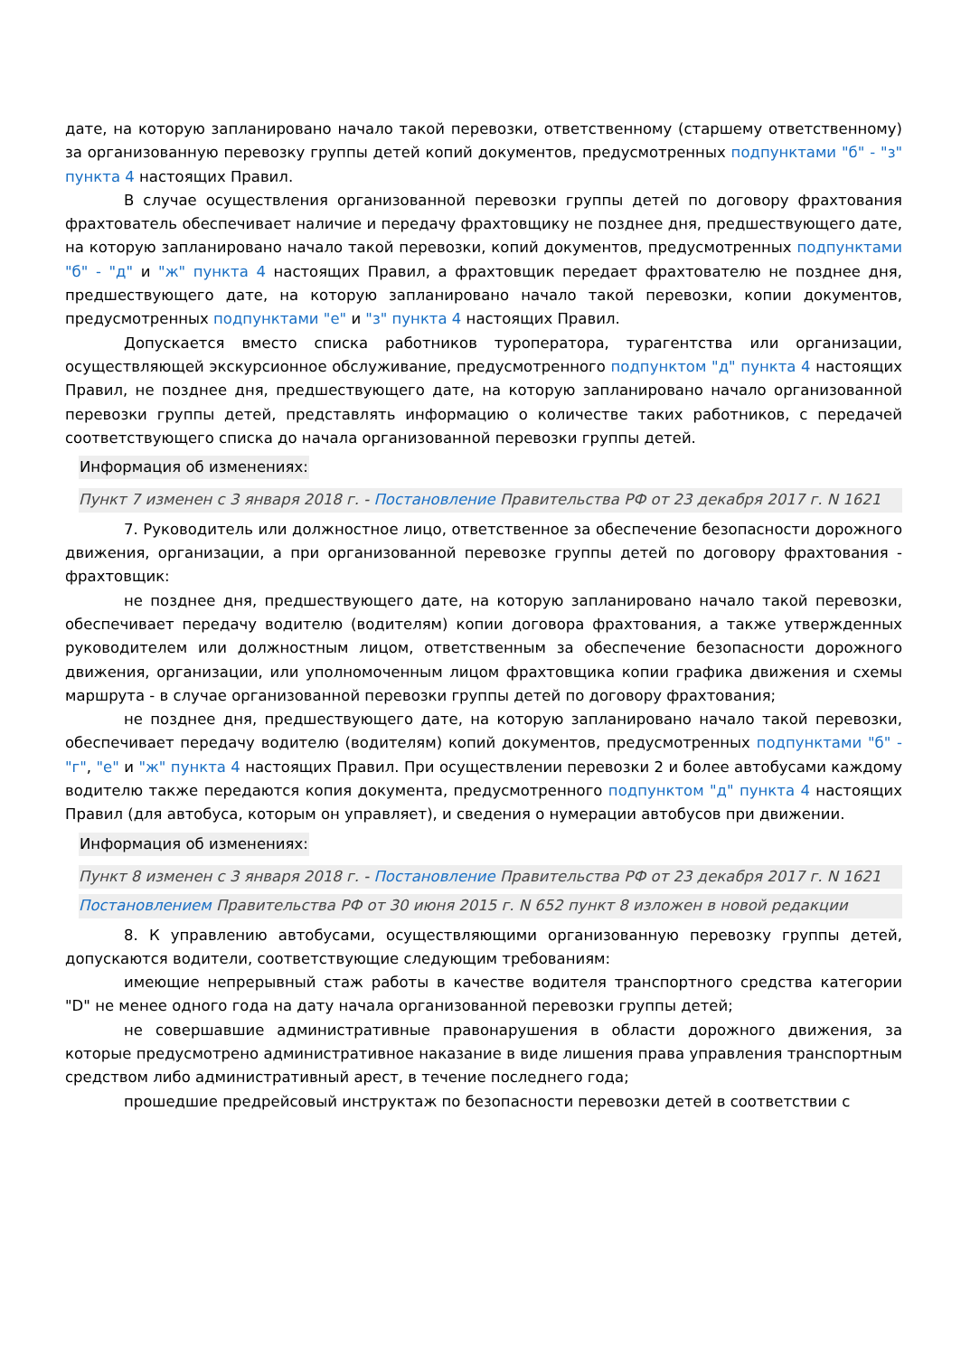дате, на которую запланировано начало такой перевозки, ответственному (старшему ответственному) за организованную перевозку группы детей копий документов, предусмотренных подпунктами "б" - "з" пункта 4 настоящих Правил.
В случае осуществления организованной перевозки группы детей по договору фрахтования фрахтователь обеспечивает наличие и передачу фрахтовщику не позднее дня, предшествующего дате, на которую запланировано начало такой перевозки, копий документов, предусмотренных подпунктами "б" - "д" и "ж" пункта 4 настоящих Правил, а фрахтовщик передает фрахтователю не позднее дня, предшествующего дате, на которую запланировано начало такой перевозки, копии документов, предусмотренных подпунктами "е" и "з" пункта 4 настоящих Правил.
Допускается вместо списка работников туроператора, турагентства или организации, осуществляющей экскурсионное обслуживание, предусмотренного подпунктом "д" пункта 4 настоящих Правил, не позднее дня, предшествующего дате, на которую запланировано начало организованной перевозки группы детей, представлять информацию о количестве таких работников, с передачей соответствующего списка до начала организованной перевозки группы детей.
Информация об изменениях:
Пункт 7 изменен с 3 января 2018 г. - Постановление Правительства РФ от 23 декабря 2017 г. N 1621
7. Руководитель или должностное лицо, ответственное за обеспечение безопасности дорожного движения, организации, а при организованной перевозке группы детей по договору фрахтования - фрахтовщик:
не позднее дня, предшествующего дате, на которую запланировано начало такой перевозки, обеспечивает передачу водителю (водителям) копии договора фрахтования, а также утвержденных руководителем или должностным лицом, ответственным за обеспечение безопасности дорожного движения, организации, или уполномоченным лицом фрахтовщика копии графика движения и схемы маршрута - в случае организованной перевозки группы детей по договору фрахтования;
не позднее дня, предшествующего дате, на которую запланировано начало такой перевозки, обеспечивает передачу водителю (водителям) копий документов, предусмотренных подпунктами "б" - "г", "е" и "ж" пункта 4 настоящих Правил. При осуществлении перевозки 2 и более автобусами каждому водителю также передаются копия документа, предусмотренного подпунктом "д" пункта 4 настоящих Правил (для автобуса, которым он управляет), и сведения о нумерации автобусов при движении.
Информация об изменениях:
Пункт 8 изменен с 3 января 2018 г. - Постановление Правительства РФ от 23 декабря 2017 г. N 1621
Постановлением Правительства РФ от 30 июня 2015 г. N 652 пункт 8 изложен в новой редакции
8. К управлению автобусами, осуществляющими организованную перевозку группы детей, допускаются водители, соответствующие следующим требованиям:
имеющие непрерывный стаж работы в качестве водителя транспортного средства категории "D" не менее одного года на дату начала организованной перевозки группы детей;
не совершавшие административные правонарушения в области дорожного движения, за которые предусмотрено административное наказание в виде лишения права управления транспортным средством либо административный арест, в течение последнего года;
прошедшие предрейсовый инструктаж по безопасности перевозки детей в соответствии с